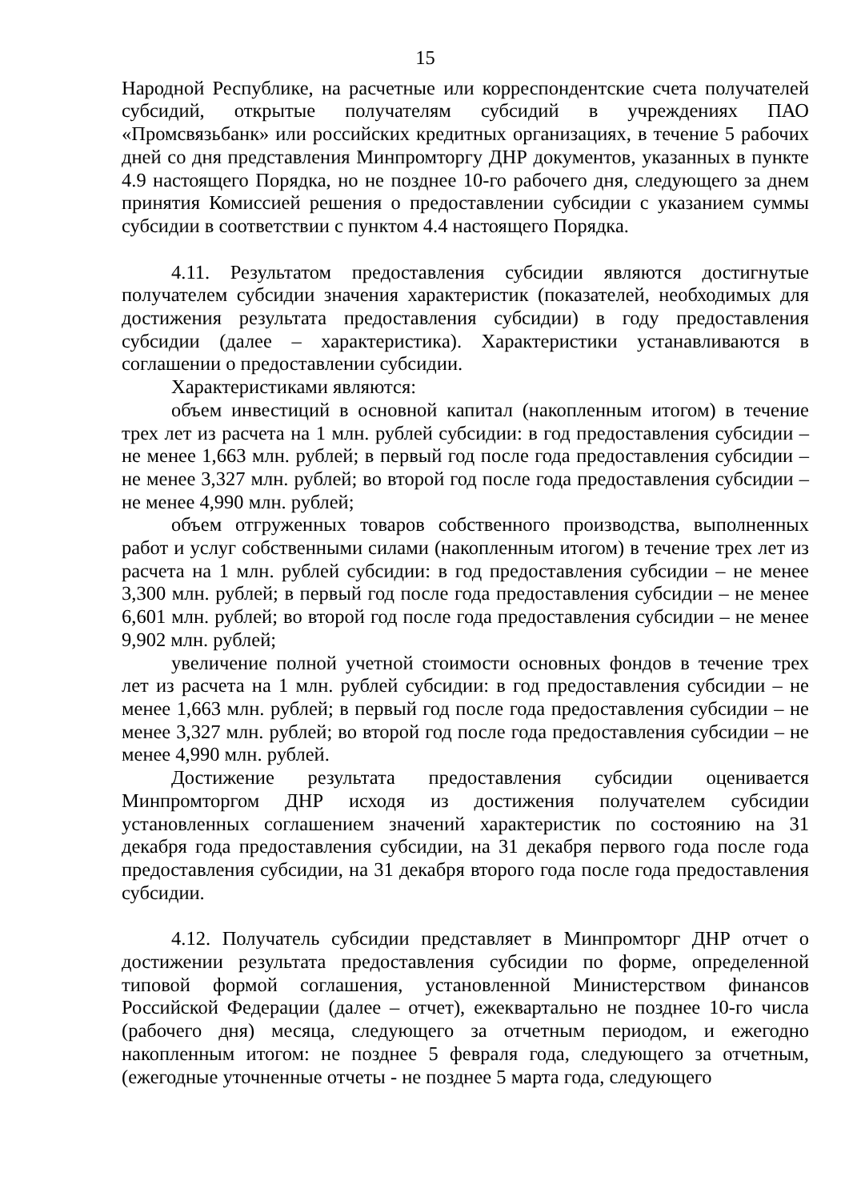15
Народной Республике, на расчетные или корреспондентские счета получателей субсидий, открытые получателям субсидий в учреждениях ПАО «Промсвязьбанк» или российских кредитных организациях, в течение 5 рабочих дней со дня представления Минпромторгу ДНР документов, указанных в пункте 4.9 настоящего Порядка, но не позднее 10-го рабочего дня, следующего за днем принятия Комиссией решения о предоставлении субсидии с указанием суммы субсидии в соответствии с пунктом 4.4 настоящего Порядка.
4.11. Результатом предоставления субсидии являются достигнутые получателем субсидии значения характеристик (показателей, необходимых для достижения результата предоставления субсидии) в году предоставления субсидии (далее – характеристика). Характеристики устанавливаются в соглашении о предоставлении субсидии.
Характеристиками являются:
объем инвестиций в основной капитал (накопленным итогом) в течение трех лет из расчета на 1 млн. рублей субсидии: в год предоставления субсидии – не менее 1,663 млн. рублей; в первый год после года предоставления субсидии – не менее 3,327 млн. рублей; во второй год после года предоставления субсидии – не менее 4,990 млн. рублей;
объем отгруженных товаров собственного производства, выполненных работ и услуг собственными силами (накопленным итогом) в течение трех лет из расчета на 1 млн. рублей субсидии: в год предоставления субсидии – не менее 3,300 млн. рублей; в первый год после года предоставления субсидии – не менее 6,601 млн. рублей; во второй год после года предоставления субсидии – не менее 9,902 млн. рублей;
увеличение полной учетной стоимости основных фондов в течение трех лет из расчета на 1 млн. рублей субсидии: в год предоставления субсидии – не менее 1,663 млн. рублей; в первый год после года предоставления субсидии – не менее 3,327 млн. рублей; во второй год после года предоставления субсидии – не менее 4,990 млн. рублей.
Достижение результата предоставления субсидии оценивается Минпромторгом ДНР исходя из достижения получателем субсидии установленных соглашением значений характеристик по состоянию на 31 декабря года предоставления субсидии, на 31 декабря первого года после года предоставления субсидии, на 31 декабря второго года после года предоставления субсидии.
4.12. Получатель субсидии представляет в Минпромторг ДНР отчет о достижении результата предоставления субсидии по форме, определенной типовой формой соглашения, установленной Министерством финансов Российской Федерации (далее – отчет), ежеквартально не позднее 10-го числа (рабочего дня) месяца, следующего за отчетным периодом, и ежегодно накопленным итогом: не позднее 5 февраля года, следующего за отчетным, (ежегодные уточненные отчеты - не позднее 5 марта года, следующего